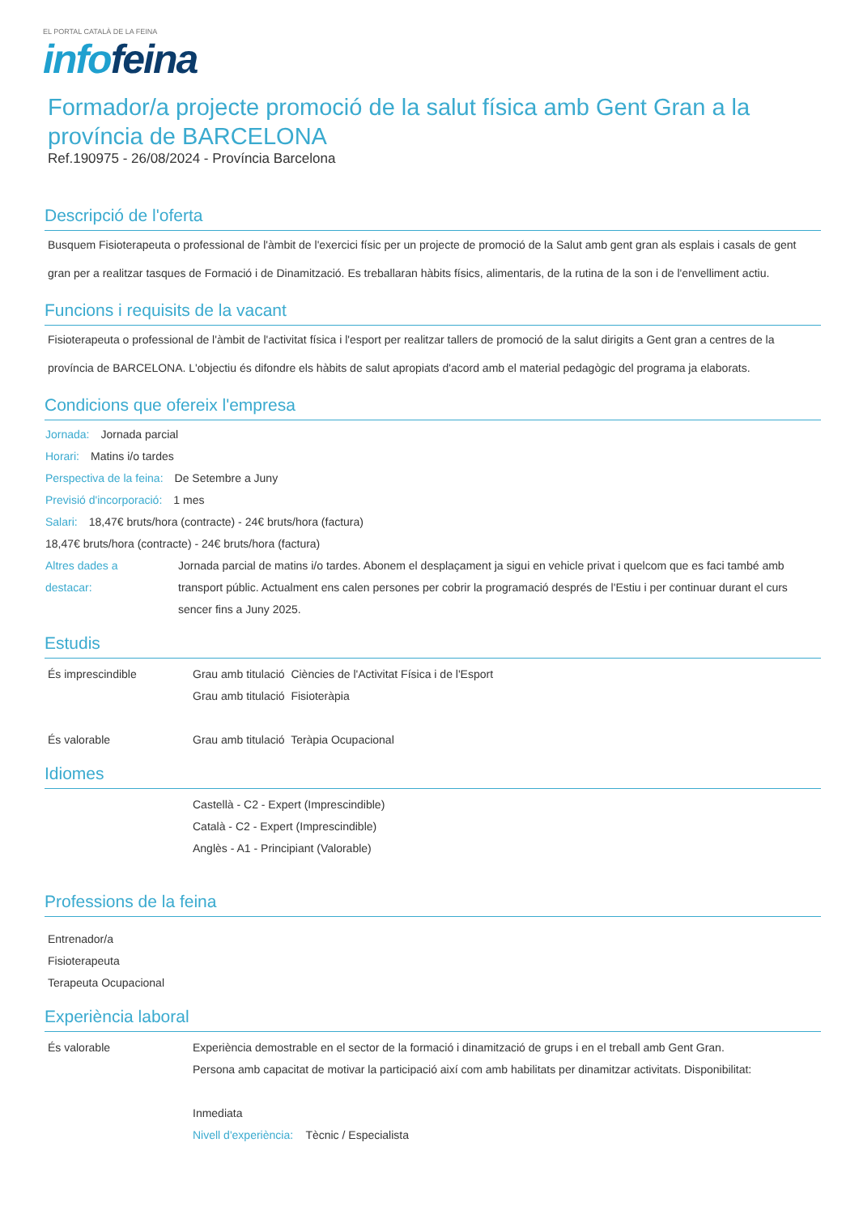EL PORTAL CATALÀ DE LA FEINA
info feina
Formador/a projecte promoció de la salut física amb Gent Gran a la província de BARCELONA
Ref.190975 - 26/08/2024 - Província Barcelona
Descripció de l'oferta
Busquem Fisioterapeuta o professional de l'àmbit de l'exercici físic per un projecte de promoció de la Salut amb gent gran als esplais i casals de gent gran per a realitzar tasques de Formació i de Dinamització. Es treballaran hàbits físics, alimentaris, de la rutina de la son i de l'envelliment actiu.
Funcions i requisits de la vacant
Fisioterapeuta o professional de l'àmbit de l'activitat física i l'esport per realitzar tallers de promoció de la salut dirigits a Gent gran a centres de la província de BARCELONA. L'objectiu és difondre els hàbits de salut apropiats d'acord amb el material pedagògic del programa ja elaborats.
Condicions que ofereix l'empresa
Jornada: Jornada parcial
Horari: Matins i/o tardes
Perspectiva de la feina: De Setembre a Juny
Previsió d'incorporació: 1 mes
Salari: 18,47€ bruts/hora (contracte) - 24€ bruts/hora (factura)
18,47€ bruts/hora (contracte) - 24€ bruts/hora (factura)
Altres dades a destacar: Jornada parcial de matins i/o tardes. Abonem el desplaçament ja sigui en vehicle privat i quelcom que es faci també amb transport públic. Actualment ens calen persones per cobrir la programació després de l'Estiu i per continuar durant el curs sencer fins a Juny 2025.
Estudis
És imprescindible
Grau amb titulació Ciències de l'Activitat Física i de l'Esport
Grau amb titulació Fisioteràpia
És valorable
Grau amb titulació Teràpia Ocupacional
Idiomes
Castellà - C2 - Expert (Imprescindible)
Català - C2 - Expert (Imprescindible)
Anglès - A1 - Principiant (Valorable)
Professions de la feina
Entrenador/a
Fisioterapeuta
Terapeuta Ocupacional
Experiència laboral
És valorable
Experiència demostrable en el sector de la formació i dinamització de grups i en el treball amb Gent Gran.
Persona amb capacitat de motivar la participació així com amb habilitats per dinamitzar activitats. Disponibilitat:
Inmediata
Nivell d'experiència: Tècnic / Especialista